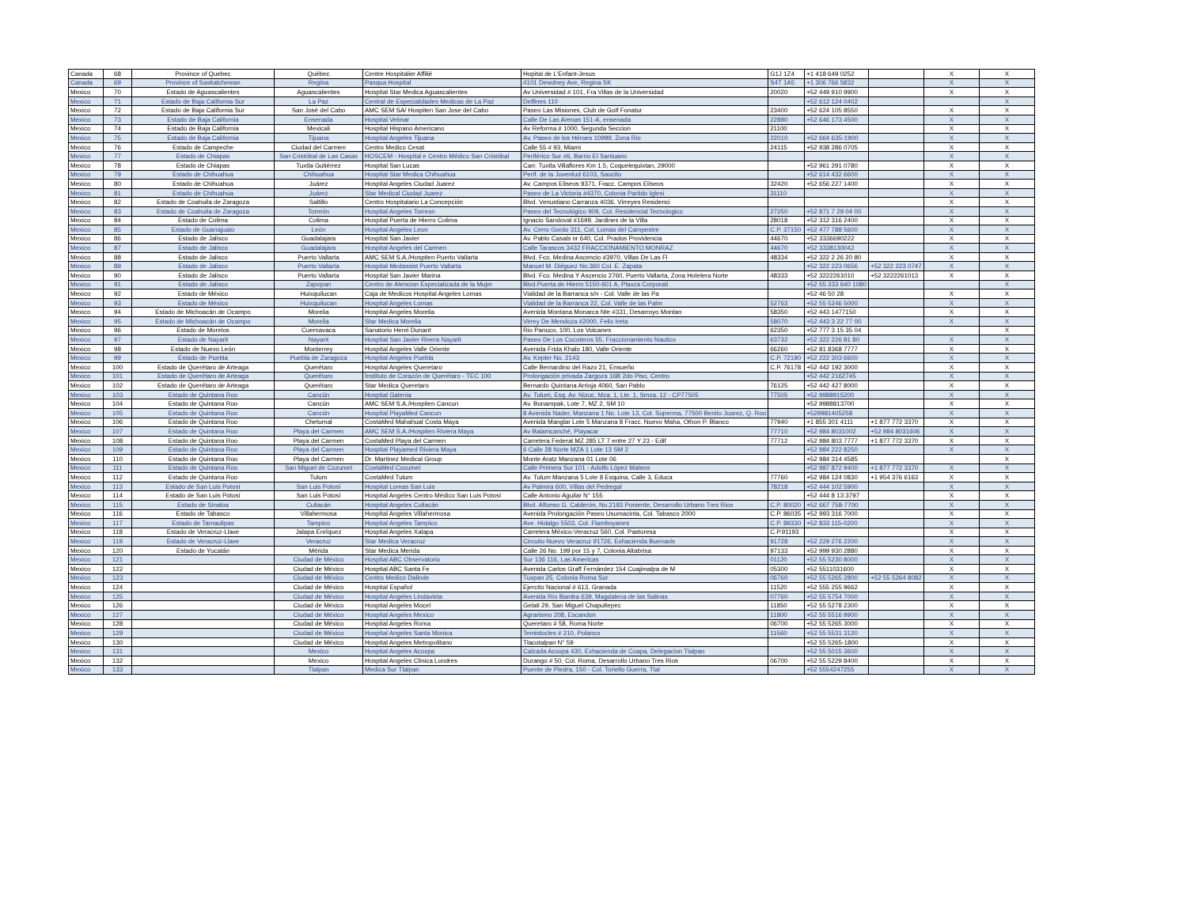| Canada | 68 | Province of Quebec | Québec | Centre Hospitalier Affilié | Hopital de L'Enfant-Jesus | G1J 1Z4 | +1 418 649 0252 | | X | X |
| Canada | 69 | Province of Saskatchewan | Regina | Pasqua Hospital | 4101 Dewdney Ave, Regina SK | S4T 1A5 | +1 306 766 5832 | | X | X |
| Mexico | 70 | Estado de Aguascalientes | Aguascalientes | Hospital Star Medica Aguascalientes | Av Universidad # 101, Fra Villas de la Universidad | 20020 | +52 449 910 9900 | | X | X |
| Mexico | 71 | Estado de Baja California Sur | La Paz | Central de Especialidades Medicas de La Paz | Delfines 110 | | +52 612 124 0402 | | | X |
| Mexico | 72 | Estado de Baja California Sur | San José del Cabo | AMC SEM SA/ Hospiten San Jose del Cabo | Paseo Las Misiones, Club de Golf Fonatur | 23400 | +52 624 105 8550 | | X | X |
| Mexico | 73 | Estado de Baja California | Ensenada | Hospital Velmar | Calle De Las Arenas 151-A, ensenada | 22880 | +52 646 173 4500 | | X | X |
| Mexico | 74 | Estado de Baja California | Mexicali | Hospital Hispano Americano | Av Reforma # 1000, Segunda Seccion | 21100 | | | X | X |
| Mexico | 75 | Estado de Baja California | Tijuana | Hospital Angeles Tijuana | Av. Paseo de los Héroes 10999, Zona Rio | 22010 | +52 664 635-1900 | | X | X |
| Mexico | 76 | Estado de Campeche | Ciudad del Carmen | Centro Medico Cesat | Calle 55 # 93, Miami | 24115 | +52 938 286 0705 | | X | X |
| Mexico | 77 | Estado de Chiapas | San Cristóbal de Las Casas | HOSCEM - Hospital e Centro Médico San Cristóbal | Periférico Sur #6, Barrio El Santuario | | | | X | X |
| Mexico | 78 | Estado de Chiapas | Tuxtla Gutiérrez | Hospital San Lucas | Carr. Tuxtla Villaflores Km 1.5, Coquelequixtan, 29000 | | +52 961 291 0780 | | X | X |
| Mexico | 79 | Estado de Chihuahua | Chihuahua | Hospital Star Medica Chihuahua | Perif. de la Juventud 6103, Saucito | | +52 614 432 6600 | | X | X |
| Mexico | 80 | Estado de Chihuahua | Juárez | Hospital Angeles Ciudad Juarez | Av. Campos Eliseos 9371, Fracc. Campos Eliseos | 32420 | +52 656 227 1400 | | X | X |
| Mexico | 81 | Estado de Chihuahua | Juárez | Star Medical Ciudad Juarez | Paseo de La Victoria #4370, Colonia Partido Iglesi | 31110 | | | X | X |
| Mexico | 82 | Estado de Coahuila de Zaragoza | Saltillo | Centro Hospitalario La Concepción | Blvd. Venustiano Carranza 4036, Virreyes Residenci | | | | X | X |
| Mexico | 83 | Estado de Coahuila de Zaragoza | Torreón | Hospital Angeles Torreon | Paseo del Tecnológico 909, Col. Residencial Tecnologico | 27250 | +52 871 7 29 04 00 | | X | X |
| Mexico | 84 | Estado de Colima | Colima | Hospital Puerta de Hierro Colima | Ignacio Sandoval #1699, Jardines de la Villa | 28018 | +52 312 316 2400 | | X | X |
| Mexico | 85 | Estado de Guanajuato | León | Hospital Angeles Leon | Av. Cerro Gordo 311, Col. Lomas del Campestre | C.P. 37150 | +52 477 788 5600 | | X | X |
| Mexico | 86 | Estado de Jalisco | Guadalajara | Hospital San Javier | Av. Pablo Casals nr 640, Col. Prados Providencia | 44670 | +52 3336690222 | | X | X |
| Mexico | 87 | Estado de Jalisco | Guadalajara | Hospital Angeles del Carmen | Calle Tarascos 3432 FRACCIONAMIENTO MONRAZ | 44670 | +52 3338130042 | | X | X |
| Mexico | 88 | Estado de Jalisco | Puerto Vallarta | AMC SEM S.A./Hospiten Puerto Vallarta | Blvd. Fco. Medina Ascencio #3970, Villas De Las Fl | 48334 | +52 322 2 26 20 80 | | X | X |
| Mexico | 89 | Estado de Jalisco | Puerto Vallarta | Hospital Medassist Puerto Vallarta | Manuel M. Diéguez No.360 Col. E. Zapata | | +52 322 223 0656 | +52 322 223 0747 | X | X |
| Mexico | 90 | Estado de Jalisco | Puerto Vallarta | Hospital San Javier Marina | Blvd. Fco. Medina Y Ascencio 2760, Puerto Vallarta, Zona Hotelera Norte | 48333 | +52 3222261010 | +52 3222261013 | X | X |
| Mexico | 91 | Estado de Jalisco | Zapopan | Centro de Atencion Especializada de la Mujer | Blvd.Puerta de Hierro 5150-601 A, Plaxza Corporati | | +52 55 333 640 1080 | | | X |
| Mexico | 92 | Estado de México | Huixquilucan | Caja de Medicos Hospital Angeles Lomas | Vialidad de la Barranca s/n - Col. Valle de las Pa | | +52 46 50 28 | | X | X |
| Mexico | 93 | Estado de México | Huixquilucan | Hospital Angeles Lomas | Vialidad de la Barranca 22, Col. Valle de las Palm | 52763 | +52 55 5246 5000 | | X | X |
| Mexico | 94 | Estado de Michoacán de Ocampo | Morelia | Hospital Angeles Morelia | Avenida Montana Monarca Nte #331, Desarroyo Montan | 58350 | +52 443 1477150 | | X | X |
| Mexico | 95 | Estado de Michoacán de Ocampo | Morelia | Star Medica Morelia | Virrey De Mendoza #2000, Felix Ireta | 58070 | +52 443 3 22 77 00 | | X | X |
| Mexico | 96 | Estado de Morelos | Cuernavaca | Sanatorio Henri Dunant | Rio Panuco, 100, Los Volcanes | 62350 | +52 777 3 15 35 04 | | | X |
| Mexico | 97 | Estado de Nayarit | Nayarit | Hospital San Javier Rivera Nayarit | Paseo De Los Cocoteros 55, Fraccionamiento Nautico | 63732 | +52 322 226 81 80 | | X | X |
| Mexico | 98 | Estado de Nuevo León | Monterrey | Hospital Angeles Valle Oriente | Avenida Frida Khalo 180, Valle Oriente | 66260 | +52 81 8368 7777 | | X | X |
| Mexico | 99 | Estado de Puebla | Puebla de Zaragoza | Hospital Angeles Puebla | Av. Kepler No. 2143 | C.P. 72190 | +52 222 303 6600 | | X | X |
| Mexico | 100 | Estado de Querétaro de Arteaga | Querétaro | Hospital Angeles Queretaro | Calle Bernardino del Razo 21, Ensueño | C.P. 76178 | +52 442 192 3000 | | X | X |
| Mexico | 101 | Estado de Querétaro de Arteaga | Querétaro | Instituto de Corazón de Querétaro - TEC 100 | Prolongación privada Zargoza 16B 2do Piso, Centro | | +52 442 2162745 | | X | X |
| Mexico | 102 | Estado de Querétaro de Arteaga | Querétaro | Star Medica Queretaro | Bernardo Quintana Arrioja 4060, San Pablo | 76125 | +52 442 427 8000 | | X | X |
| Mexico | 103 | Estado de Quintana Roo | Cancún | Hospital Galenia | Av. Tulum, Esq. Av. Nizuc, Mza. 1, Lte. 1, Smza. 12 - CP77505 | 77505 | +52 9988915200 | | X | X |
| Mexico | 104 | Estado de Quintana Roo | Cancún | AMC SEM S.A./Hospiten Cancun | Av. Bonampak, Lote 7, MZ 2, SM 10 | | +52 9988813700 | | X | X |
| Mexico | 105 | Estado de Quintana Roo | Cancún | Hospital PlayaMed Cancun | 8 Avenida Nader, Manzana 1 No. Lote 13, Col. Superma, 77500 Benito Juarez, Q. Roo | | +529981405258 | | X | X |
| Mexico | 106 | Estado de Quintana Roo | Chetumal | CostaMed Mahahual Costa Maya | Avenida Manglar Lote 5 Manzana 8 Fracc. Nuevo Maha, Othon P. Blanco | 77940 | +1 855 301 4111 | +1 877 772 3370 | X | X |
| Mexico | 107 | Estado de Quintana Roo | Playa del Carmen | AMC SEM S.A./Hospiten Riviera Maya | Av Balamcanché, Playacar | 77710 | +52 984 8031002 | +52 984 8031606 | X | X |
| Mexico | 108 | Estado de Quintana Roo | Playa del Carmen | CostaMed Playa del Carmen | Carretera Federal MZ 285 LT 7 entre 27 Y 23 - Edif | 77712 | +52 984 803 7777 | +1 877 772 3370 | X | X |
| Mexico | 109 | Estado de Quintana Roo | Playa del Carmen | Hospital Playamed Riviera Maya | 6 Calle 28 Norte MZA 1 Lote 13 SM 2 | | +52 984 222 8250 | | X | X |
| Mexico | 110 | Estado de Quintana Roo | Playa del Carmen | Dr. Martinez Medical Group | Monte Aratz Manzana 01 Lote 06 | | +52 984 314 4585 | | | X |
| Mexico | 111 | Estado de Quintana Roo | San Miguel de Cozumel | CostaMed Cozumel | Calle Primera Sur 101 - Adolfo López Mateos | | +52 987 872 9400 | +1 877 772 3370 | X | X |
| Mexico | 112 | Estado de Quintana Roo | Tulum | CostaMed Tulum | Av. Tulum Manzana 5 Lote 8 Esquina, Calle 3, Educa | 77760 | +52 984 124 0830 | +1 954 376 6163 | X | X |
| Mexico | 113 | Estado de San Luis Potosí | San Luis Potosí | Hospital Lomas San Luis | Av Palmira 600, Villas del Pedregal | 78218 | +52 444 102 5900 | | X | X |
| Mexico | 114 | Estado de San Luis Potosí | San Luis Potosí | Hospital Angeles Centro Médico San Luis Potosí | Calle Antonio Aguilar N° 155 | | +52 444 8 13 3797 | | X | X |
| Mexico | 115 | Estado de Sinaloa | Culiacán | Hospital Angeles Culiacán | Blvd. Alfonso G. Calderón, No.2193 Poniente, Desarrollo Urbano Tres Rios | C.P. 80020 | +52 667 758-7700 | | X | X |
| Mexico | 116 | Estado de Tabasco | Villahermosa | Hospital Angeles Villahermosa | Avenida Prolongación Paseo Usumacinta, Col. Tabasco 2000 | C.P. 86035 | +52 993 316 7000 | | X | X |
| Mexico | 117 | Estado de Tamaulipas | Tampico | Hospital Angeles Tampico | Ave. Hidalgo 5503, Col. Flamboyanes | C.P. 89330 | +52 833 115-0200 | | X | X |
| Mexico | 118 | Estado de Veracruz-Llave | Jalapa Enríquez | Hospital Angeles Xalapa | Carretera México-Veracruz 560, Col. Pastoresa | C.P.91193 | | | X | X |
| Mexico | 119 | Estado de Veracruz-Llave | Veracruz | Star Medica Veracruz | Circuito Nuevo Veracruz 91726, Exhacienda Buenavis | 91728 | +52 229 276 2200 | | X | X |
| Mexico | 120 | Estado de Yucatán | Mérida | Star Medica Merida | Calle 26 No. 199 por 15 y 7, Colonia Altabrisa | 97133 | +52 999 930 2880 | | X | X |
| Mexico | 121 | | Ciudad de México | Hospital ABC Observatorio | Sur 136 116, Las Americas | 01120 | +52 55 5230 8000 | | X | X |
| Mexico | 122 | | Ciudad de México | Hospital ABC Santa Fe | Avenida Carlos Graff Fernández 154 Cuajimalpa de M | 05300 | +52 5511031600 | | X | X |
| Mexico | 123 | | Ciudad de México | Centro Medico Dalinde | Tuxpan 25, Colonia Roma Sur | 06760 | +52 55 5265 2800 | +52 55 5264 8082 | X | X |
| Mexico | 124 | | Ciudad de México | Hospital Español | Ejercito Nacional # 613, Granada | 11520 | +52 555 255 9662 | | X | X |
| Mexico | 125 | | Ciudad de México | Hospital Angeles Lindavista | Avenida Río Bamba 639, Magdalena de las Salinas | 07760 | +52 55 5754 7000 | | X | X |
| Mexico | 126 | | Ciudad de México | Hospital Angeles Mocel | Gelati 29, San Miguel Chapultepec | 11850 | +52 55 5278 2300 | | X | X |
| Mexico | 127 | | Ciudad de México | Hospital Angeles Mexico | Agrarismo 208, Escandon | 11800 | +52 55 5516 9900 | | X | X |
| Mexico | 128 | | Ciudad de México | Hospital Angeles Roma | Queretaro # 58, Roma Norte | 06700 | +52 55 5265 3000 | | X | X |
| Mexico | 129 | | Ciudad de México | Hospital Angeles Santa Monica | Temistocles # 210, Polanco | 11560 | +52 55 5531 3120 | | X | X |
| Mexico | 130 | | Ciudad de México | Hospital Angeles Metropolitano | Tlacotalpan N° 59 | | +52 55 5265-1800 | | X | X |
| Mexico | 131 | | Mexico | Hospital Angeles Acoxpa | Calzada Acoxpa 430, Exhacienda de Coapa, Delegacion Tlalpan | | +52 55 5015 3600 | | X | X |
| Mexico | 132 | | Mexico | Hospital Angeles Clinica Londres | Durango # 50, Col. Roma, Desarrollo Urbano Tres Rios | 06700 | +52 55 5229 8400 | | X | X |
| Mexico | 133 | | Tlalpan | Medica Sur Tlalpan | Puente de Piedra, 150 - Col. Toriello Guerra, Tlal | | +52 5554247255 | | X | X |